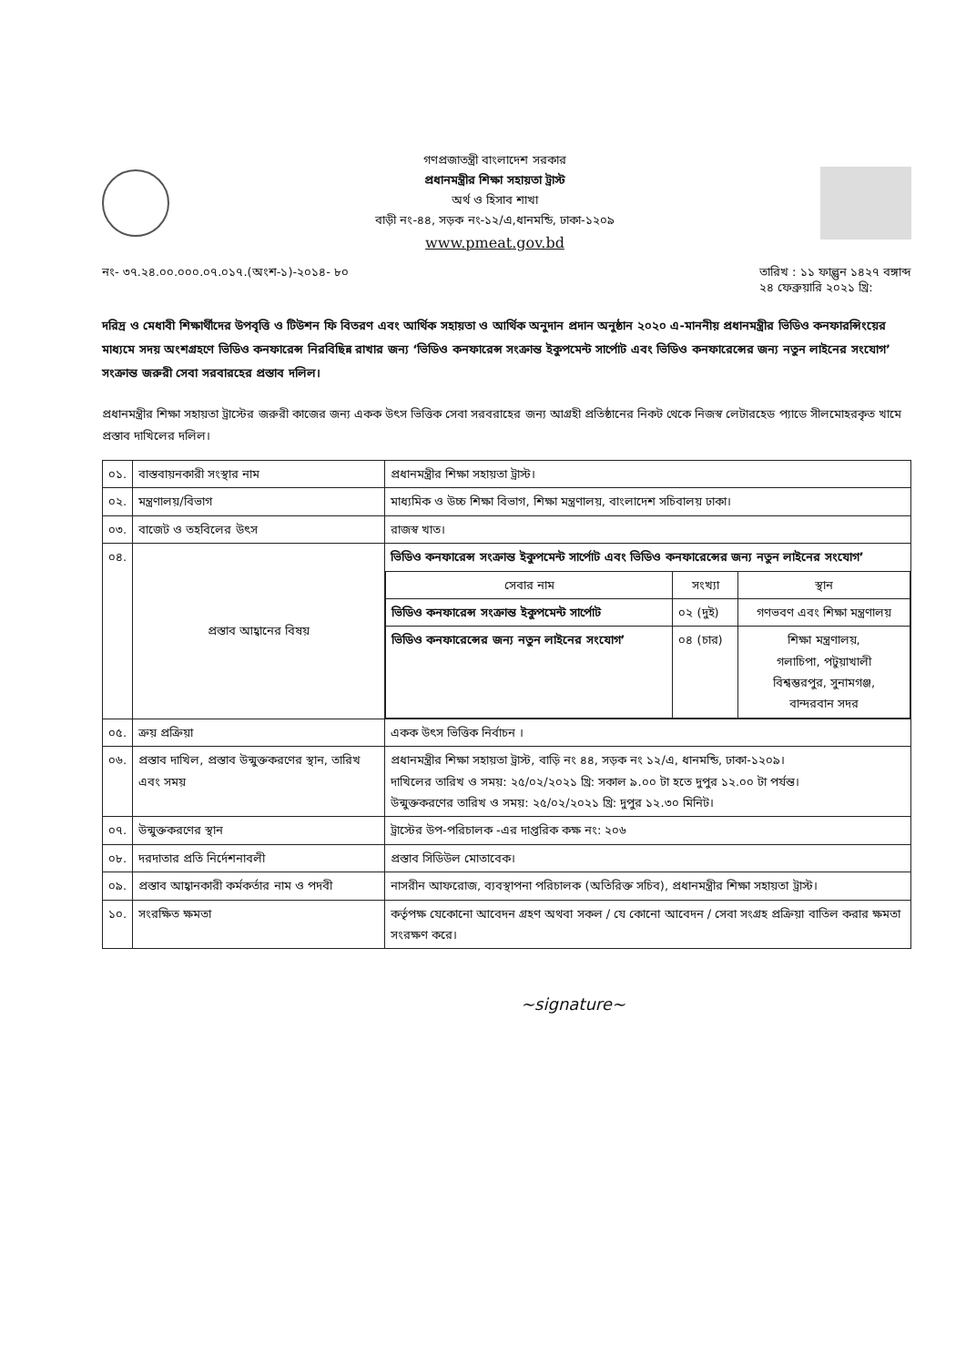গণপ্রজাতন্ত্রী বাংলাদেশ সরকার
প্রধানমন্ত্রীর শিক্ষা সহায়তা ট্রাস্ট
অর্থ ও হিসাব শাখা
বাড়ী নং-৪৪, সড়ক নং-১২/এ,ধানমন্ডি, ঢাকা-১২০৯
www.pmeat.gov.bd
নং- ৩৭.২৪.০০.০০০.০৭.০১৭.(অংশ-১)-২০১৪- ৮০ তারিখ : ১১ ফাল্গুন ১৪২৭ বঙ্গাব্দ
২৪ ফেব্রুয়ারি ২০২১ খ্রি:
দরিদ্র ও মেধাবী শিক্ষার্থীদের উপবৃত্তি ও টিউশন ফি বিতরণ এবং আর্থিক সহায়তা ও আর্থিক অনুদান প্রদান অনুষ্ঠান ২০২০ এ-মাননীয় প্রধানমন্ত্রীর ভিডিও কনফারন্সিংয়ের মাধ্যমে সদয় অংশগ্রহণে ভিডিও কনফারেন্স নিরবিছিন্ন রাখার জন্য ‘ভিডিও কনফারেন্স সংক্রান্ত ইকুপমেন্ট সার্পোট এবং ভিডিও কনফারেন্সের জন্য নতুন লাইনের সংযোগ’ সংক্রান্ত জরুরী সেবা সরবারহের প্রস্তাব দলিল।
প্রধানমন্ত্রীর শিক্ষা সহায়তা ট্রাস্টের জরুরী কাজের জন্য একক উৎস ভিত্তিক সেবা সরবরাহের জন্য আগ্রহী প্রতিষ্ঠানের নিকট থেকে নিজস্ব লেটারহেড প্যাডে সীলমোহরকৃত খামে প্রস্তাব দাখিলের দলিল।
| ০১. | বাস্তবায়নকারী সংস্থার নাম | প্রধানমন্ত্রীর শিক্ষা সহায়তা ট্রাস্ট। |
| ০২. | মন্ত্রণালয়/বিভাগ | মাধ্যমিক ও উচ্চ শিক্ষা বিভাগ, শিক্ষা মন্ত্রণালয়, বাংলাদেশ সচিবালয় ঢাকা। |
| ০৩. | বাজেট ও তহবিলের উৎস | রাজস্ব খাত। |
| ০৪. | প্রস্তাব আহ্বানের বিষয় | ভিডিও কনফারেন্স সংক্রান্ত ইকুপমেন্ট সার্পোট এবং ভিডিও কনফারেন্সের জন্য নতুন লাইনের সংযোগ’ / সেবার নাম / সংখ্যা / স্থান / / --- / --- / --- / / ভিডিও কনফারেন্স সংক্রান্ত ইকুপমেন্ট সার্পোট / ০২ (দুই) / গণভবণ এবং শিক্ষা মন্ত্রণালয় / / ভিডিও কনফারেন্সের জন্য নতুন লাইনের সংযোগ’ / ০৪ (চার) / শিক্ষা মন্ত্রণালয়, গলাচিপা, পটুয়াখালী বিশ্বম্ভরপুর, সুনামগঞ্জ, বান্দরবান সদর / |
| ০৫. | ক্রয় প্রক্রিয়া | একক উৎস ভিত্তিক নির্বাচন । |
| ০৬. | প্রস্তাব দাখিল, প্রস্তাব উন্মুক্তকরণের স্থান, তারিখ এবং সময় | প্রধানমন্ত্রীর শিক্ষা সহায়তা ট্রাস্ট, বাড়ি নং ৪৪, সড়ক নং ১২/এ, ধানমন্ডি, ঢাকা-১২০৯। দাখিলের তারিখ ও সময়: ২৫/০২/২০২১ খ্রি: সকাল ৯.০০ টা হতে দুপুর ১২.০০ টা পর্যন্ত। উন্মুক্তকরণের তারিখ ও সময়: ২৫/০২/২০২১ খ্রি: দুপুর ১২.৩০ মিনিট। |
| ০৭. | উন্মুক্তকরণের স্থান | ট্রাস্টের উপ-পরিচালক -এর দাপ্তরিক কক্ষ নং: ২০৬ |
| ০৮. | দরদাতার প্রতি নির্দেশনাবলী | প্রস্তাব সিডিউল মোতাবেক। |
| ০৯. | প্রস্তাব আহ্বানকারী কর্মকর্তার নাম ও পদবী | নাসরীন আফরোজ, ব্যবস্থাপনা পরিচালক (অতিরিক্ত সচিব), প্রধানমন্ত্রীর শিক্ষা সহায়তা ট্রাস্ট। |
| ১০. | সংরক্ষিত ক্ষমতা | কর্তৃপক্ষ যেকোনো আবেদন গ্রহণ অথবা সকল / যে কোনো আবেদন / সেবা সংগ্রহ প্রক্রিয়া বাতিল করার ক্ষমতা সংরক্ষণ করে। |
~signature~